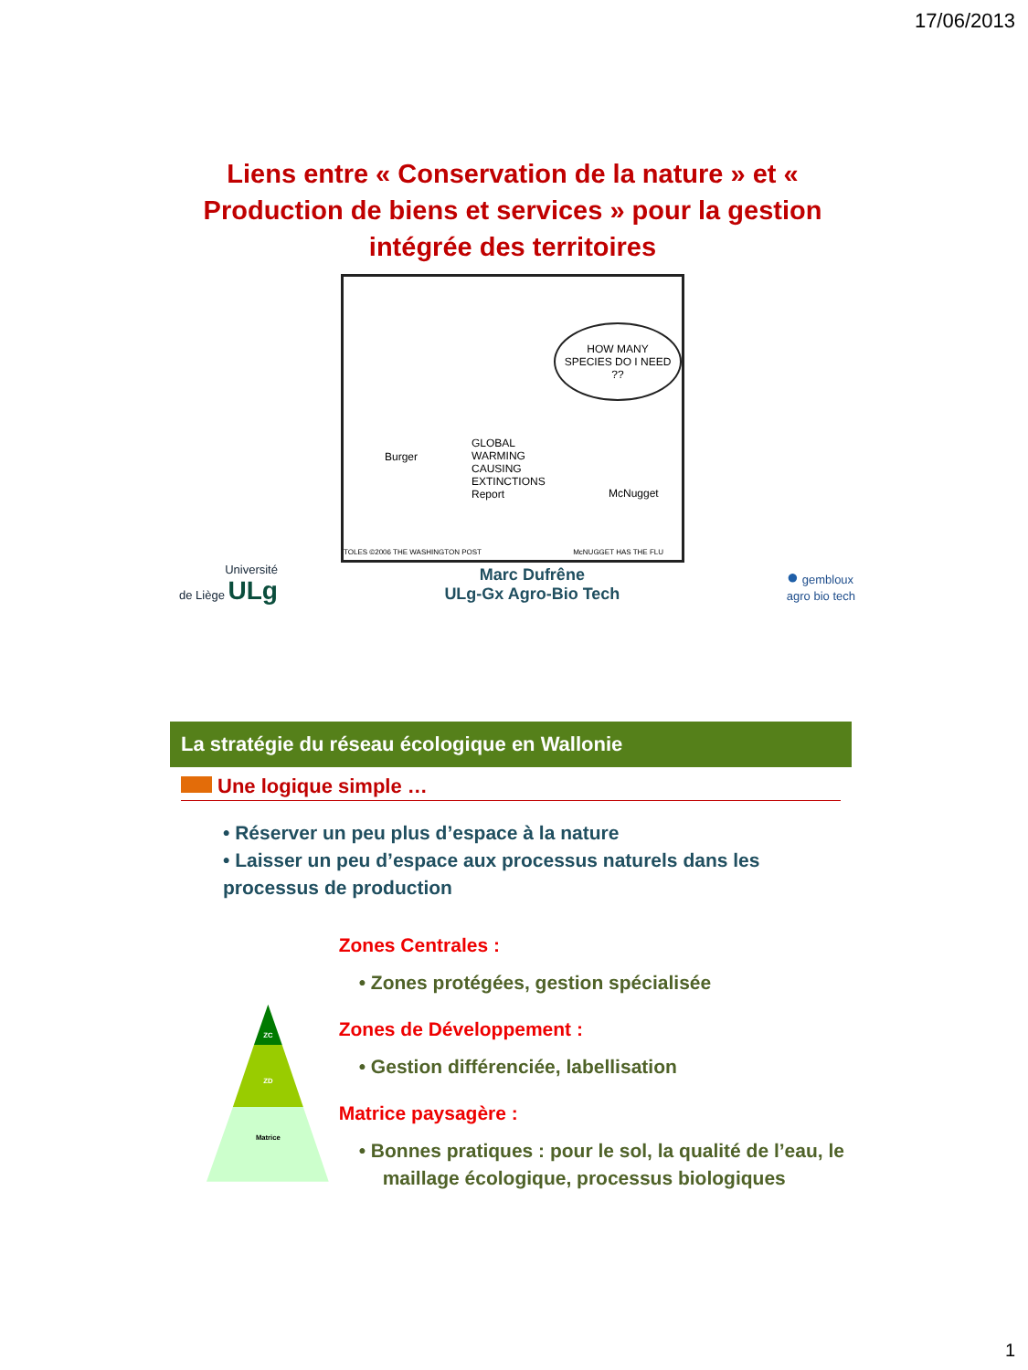17/06/2013
Liens entre « Conservation de la nature » et « Production de biens et services » pour la gestion intégrée des territoires
HOW MANY SPECIES DO I NEED ??
Burger
GLOBAL WARMING CAUSING EXTINCTIONS Report
McNugget
TOLES ©2006 THE WASHINGTON POST
McNUGGET HAS THE FLU
Université
de Liège ULg
Marc Dufrêne
ULg-Gx Agro-Bio Tech
● gembloux
agro bio tech
La stratégie du réseau écologique en Wallonie
Une logique simple …
• Réserver un peu plus d’espace à la nature
• Laisser un peu d’espace aux processus naturels dans les processus de production
ZC
ZD
Matrice
Zones Centrales :
• Zones protégées, gestion spécialisée
Zones de Développement :
• Gestion différenciée, labellisation
Matrice paysagère :
• Bonnes pratiques : pour le sol, la qualité de l’eau, le maillage écologique, processus biologiques
1